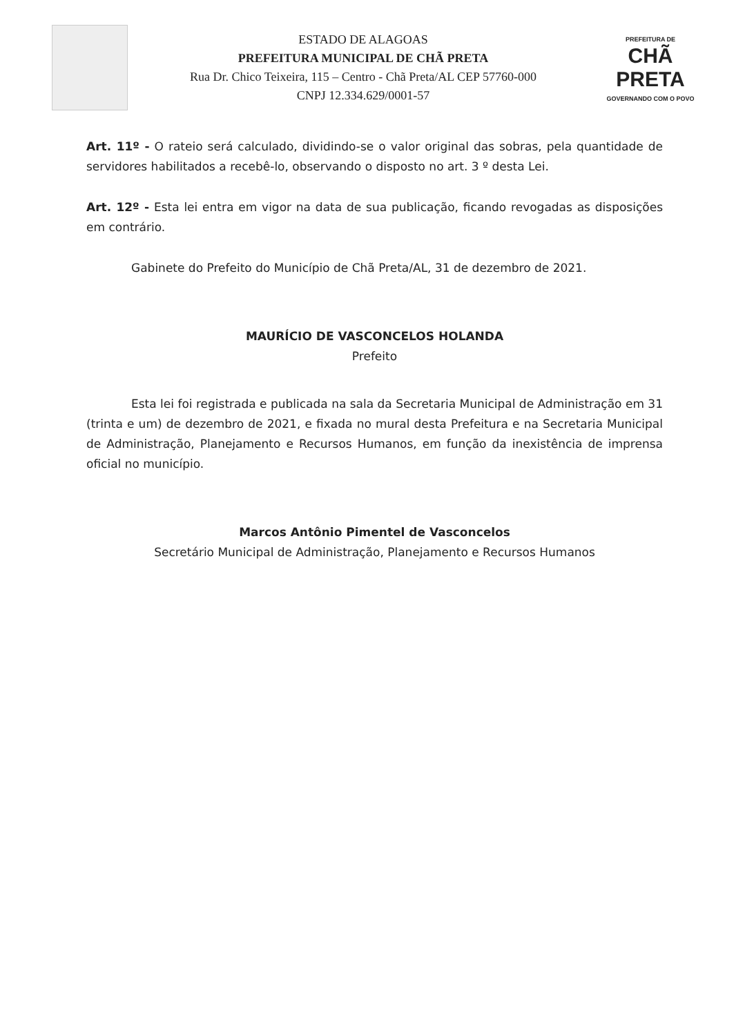ESTADO DE ALAGOAS
PREFEITURA MUNICIPAL DE CHÃ PRETA
Rua Dr. Chico Teixeira, 115 – Centro - Chã Preta/AL CEP 57760-000
CNPJ 12.334.629/0001-57
PREFEITURA DE
CHÃ PRETA
GOVERNANDO COM O POVO
Art. 11º - O rateio será calculado, dividindo-se o valor original das sobras, pela quantidade de servidores habilitados a recebê-lo, observando o disposto no art. 3 º desta Lei.
Art. 12º - Esta lei entra em vigor na data de sua publicação, ficando revogadas as disposições em contrário.
Gabinete do Prefeito do Município de Chã Preta/AL, 31 de dezembro de 2021.
MAURÍCIO DE VASCONCELOS HOLANDA
Prefeito
Esta lei foi registrada e publicada na sala da Secretaria Municipal de Administração em 31 (trinta e um) de dezembro de 2021, e fixada no mural desta Prefeitura e na Secretaria Municipal de Administração, Planejamento e Recursos Humanos, em função da inexistência de imprensa oficial no município.
Marcos Antônio Pimentel de Vasconcelos
Secretário Municipal de Administração, Planejamento e Recursos Humanos